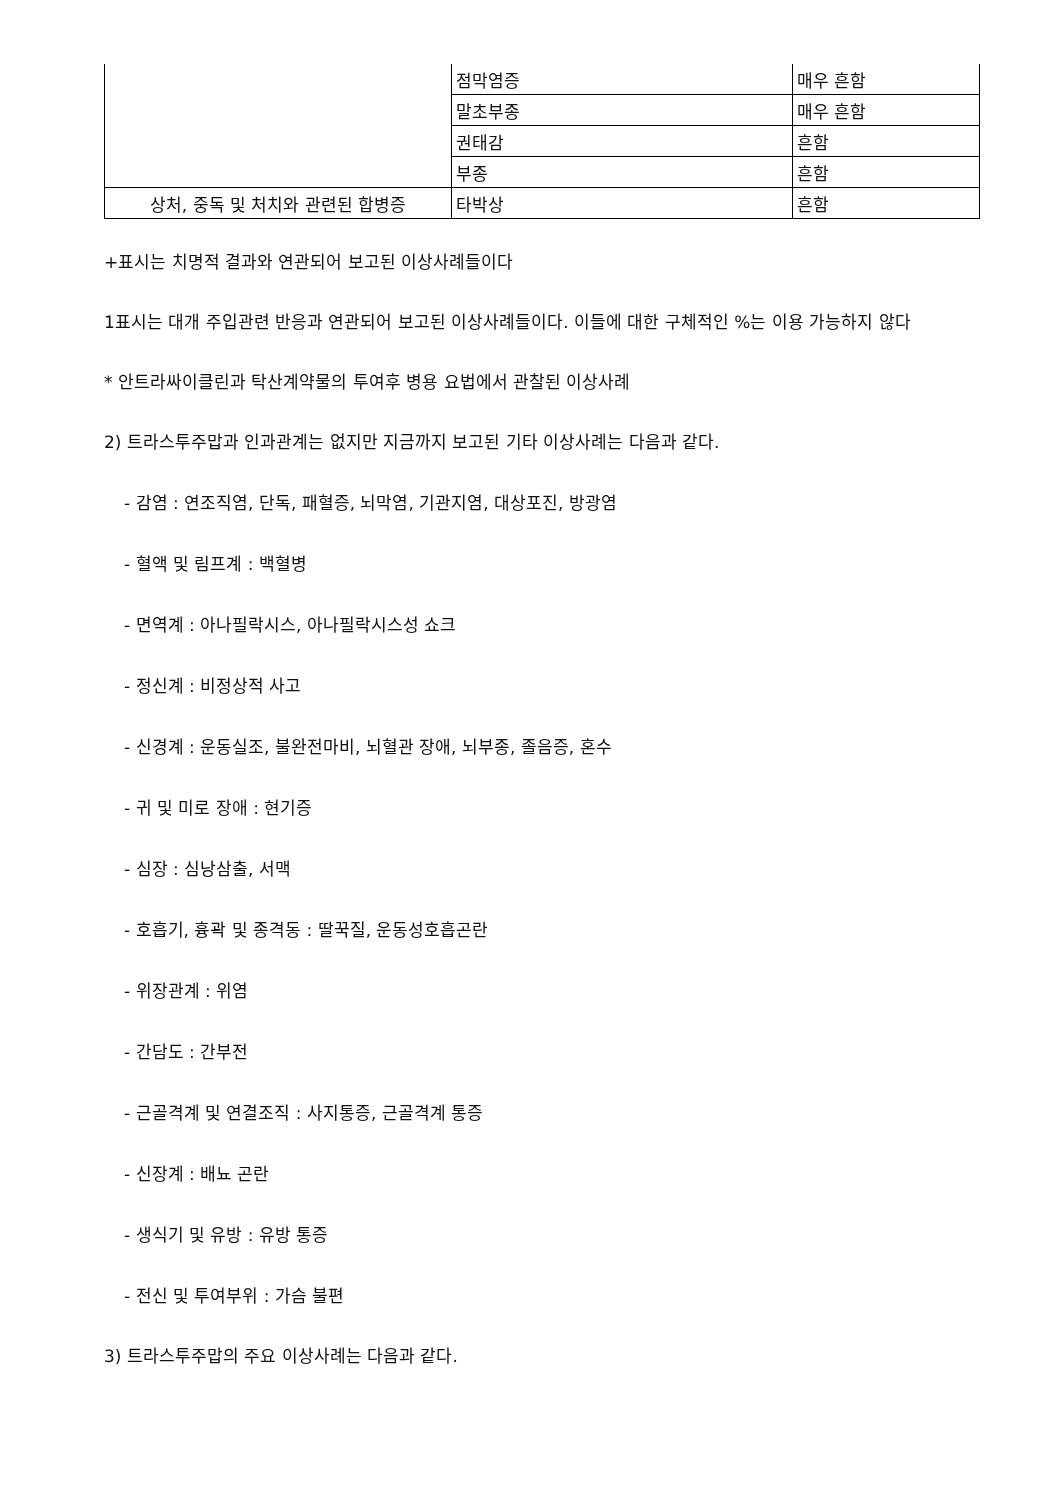| | 점막염증 | 매우 흔함 |
| | 말초부종 | 매우 흔함 |
| | 권태감 | 흔함 |
| | 부종 | 흔함 |
| 상처, 중독 및 처치와 관련된 합병증 | 타박상 | 흔함 |
+표시는 치명적 결과와 연관되어 보고된 이상사례들이다
1표시는 대개 주입관련 반응과 연관되어 보고된 이상사례들이다. 이들에 대한 구체적인 %는 이용 가능하지 않다
* 안트라싸이클린과 탁산계약물의 투여후 병용 요법에서 관찰된 이상사례
2) 트라스투주맙과 인과관계는 없지만 지금까지 보고된 기타 이상사례는 다음과 같다.
- 감염 : 연조직염, 단독, 패혈증, 뇌막염, 기관지염, 대상포진, 방광염
- 혈액 및 림프계 : 백혈병
- 면역계 : 아나필락시스, 아나필락시스성 쇼크
- 정신계 : 비정상적 사고
- 신경계 : 운동실조, 불완전마비, 뇌혈관 장애, 뇌부종, 졸음증, 혼수
- 귀 및 미로 장애 : 현기증
- 심장 : 심낭삼출, 서맥
- 호흡기, 흉곽 및 종격동 : 딸꾹질, 운동성호흡곤란
- 위장관계 : 위염
- 간담도 : 간부전
- 근골격계 및 연결조직 : 사지통증, 근골격계 통증
- 신장계 : 배뇨 곤란
- 생식기 및 유방 : 유방 통증
- 전신 및 투여부위 : 가슴 불편
3) 트라스투주맙의 주요 이상사례는 다음과 같다.